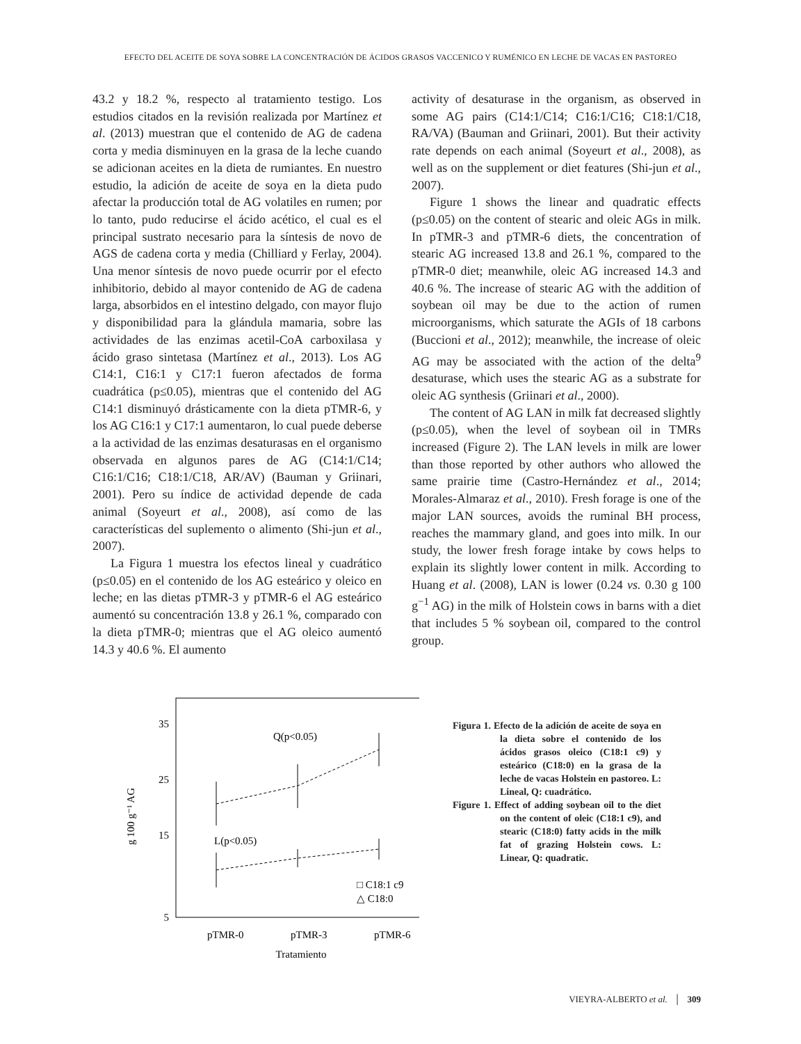EFECTO DEL ACEITE DE SOYA SOBRE LA CONCENTRACIÓN DE ÁCIDOS GRASOS VACCENICO Y RUMÉNICO EN LECHE DE VACAS EN PASTOREO
43.2 y 18.2 %, respecto al tratamiento testigo. Los estudios citados en la revisión realizada por Martínez et al. (2013) muestran que el contenido de AG de cadena corta y media disminuyen en la grasa de la leche cuando se adicionan aceites en la dieta de rumiantes. En nuestro estudio, la adición de aceite de soya en la dieta pudo afectar la producción total de AG volatiles en rumen; por lo tanto, pudo reducirse el ácido acético, el cual es el principal sustrato necesario para la síntesis de novo de AGS de cadena corta y media (Chilliard y Ferlay, 2004). Una menor síntesis de novo puede ocurrir por el efecto inhibitorio, debido al mayor contenido de AG de cadena larga, absorbidos en el intestino delgado, con mayor flujo y disponibilidad para la glándula mamaria, sobre las actividades de las enzimas acetil-CoA carboxilasa y ácido graso sintetasa (Martínez et al., 2013). Los AG C14:1, C16:1 y C17:1 fueron afectados de forma cuadrática (p≤0.05), mientras que el contenido del AG C14:1 disminuyó drásticamente con la dieta pTMR-6, y los AG C16:1 y C17:1 aumentaron, lo cual puede deberse a la actividad de las enzimas desaturasas en el organismo observada en algunos pares de AG (C14:1/C14; C16:1/C16; C18:1/C18, AR/AV) (Bauman y Griinari, 2001). Pero su índice de actividad depende de cada animal (Soyeurt et al., 2008), así como de las características del suplemento o alimento (Shi-jun et al., 2007).
La Figura 1 muestra los efectos lineal y cuadrático (p≤0.05) en el contenido de los AG esteárico y oleico en leche; en las dietas pTMR-3 y pTMR-6 el AG esteárico aumentó su concentración 13.8 y 26.1 %, comparado con la dieta pTMR-0; mientras que el AG oleico aumentó 14.3 y 40.6 %. El aumento
activity of desaturase in the organism, as observed in some AG pairs (C14:1/C14; C16:1/C16; C18:1/C18, RA/VA) (Bauman and Griinari, 2001). But their activity rate depends on each animal (Soyeurt et al., 2008), as well as on the supplement or diet features (Shi-jun et al., 2007).
Figure 1 shows the linear and quadratic effects (p≤0.05) on the content of stearic and oleic AGs in milk. In pTMR-3 and pTMR-6 diets, the concentration of stearic AG increased 13.8 and 26.1 %, compared to the pTMR-0 diet; meanwhile, oleic AG increased 14.3 and 40.6 %. The increase of stearic AG with the addition of soybean oil may be due to the action of rumen microorganisms, which saturate the AGIs of 18 carbons (Buccioni et al., 2012); meanwhile, the increase of oleic AG may be associated with the action of the delta<sup>9</sup> desaturase, which uses the stearic AG as a substrate for oleic AG synthesis (Griinari et al., 2000).
The content of AG LAN in milk fat decreased slightly (p≤0.05), when the level of soybean oil in TMRs increased (Figure 2). The LAN levels in milk are lower than those reported by other authors who allowed the same prairie time (Castro-Hernández et al., 2014; Morales-Almaraz et al., 2010). Fresh forage is one of the major LAN sources, avoids the ruminal BH process, reaches the mammary gland, and goes into milk. In our study, the lower fresh forage intake by cows helps to explain its slightly lower content in milk. According to Huang et al. (2008), LAN is lower (0.24 vs. 0.30 g 100 g<sup>−1</sup> AG) in the milk of Holstein cows in barns with a diet that includes 5 % soybean oil, compared to the control group.
g 100 g⁻¹ AG
35
25
15
5
Q(p<0.05)
L(p<0.05)
□ C18:1 c9
△ C18:0
pTMR-0
pTMR-3
pTMR-6
Tratamiento
Figura 1. Efecto de la adición de aceite de soya en la dieta sobre el contenido de los ácidos grasos oleico (C18:1 c9) y esteárico (C18:0) en la grasa de la leche de vacas Holstein en pastoreo. L: Lineal, Q: cuadrático.
Figure 1. Effect of adding soybean oil to the diet on the content of oleic (C18:1 c9), and stearic (C18:0) fatty acids in the milk fat of grazing Holstein cows. L: Linear, Q: quadratic.
VIEYRA-ALBERTO et al. │ 309